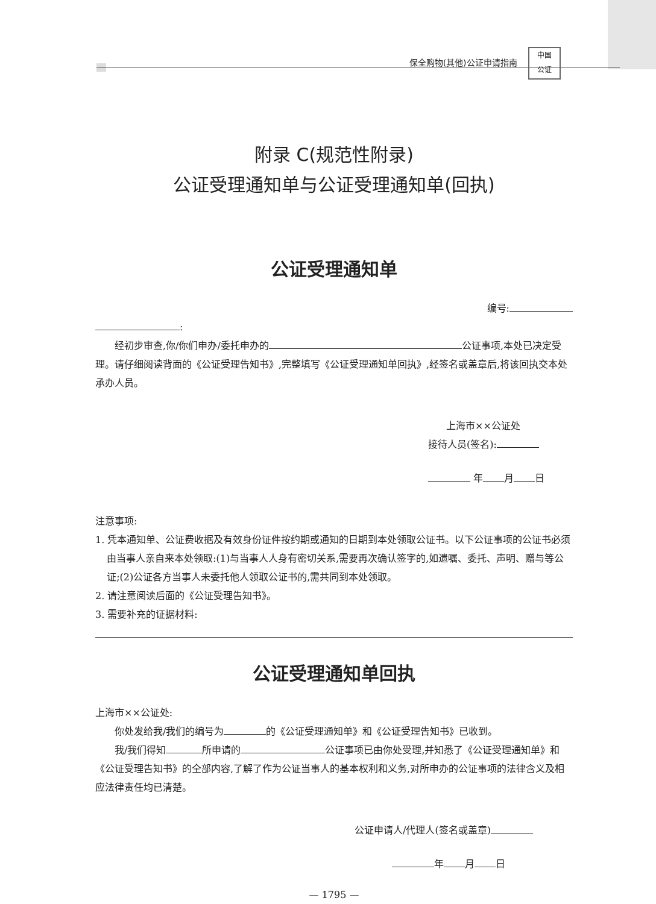保全购物(其他)公证申请指南 中国
公证
附录 C(规范性附录)
公证受理通知单与公证受理通知单(回执)
公证受理通知单
编号:
:
经初步审查,你/你们申办/委托申办的 公证事项,本处已决定受理。请仔细阅读背面的《公证受理告知书》,完整填写《公证受理通知单回执》,经签名或盖章后,将该回执交本处承办人员。
上海市××公证处
接待人员(签名):
年 月 日
注意事项:
1. 凭本通知单、公证费收据及有效身份证件按约期或通知的日期到本处领取公证书。以下公证事项的公证书必须由当事人亲自来本处领取:(1)与当事人人身有密切关系,需要再次确认签字的,如遗嘱、委托、声明、赠与等公证;(2)公证各方当事人未委托他人领取公证书的,需共同到本处领取。
2. 请注意阅读后面的《公证受理告知书》。
3. 需要补充的证据材料:
公证受理通知单回执
上海市××公证处:
你处发给我/我们的编号为 的《公证受理通知单》和《公证受理告知书》已收到。
我/我们得知 所申请的 公证事项已由你处受理,并知悉了《公证受理通知单》和《公证受理告知书》的全部内容,了解了作为公证当事人的基本权利和义务,对所申办的公证事项的法律含义及相应法律责任均已清楚。
公证申请人/代理人(签名或盖章)
年 月 日
— 1795 —